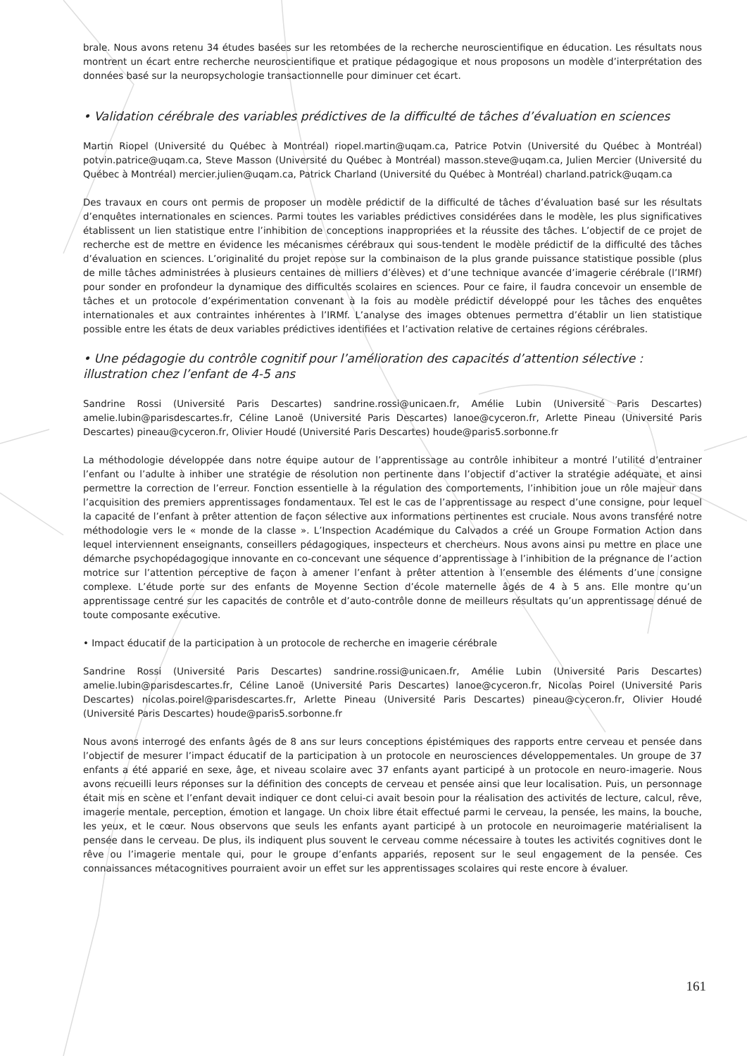brale. Nous avons retenu 34 études basées sur les retombées de la recherche neuroscientifique en éducation. Les résultats nous montrent un écart entre recherche neuroscientifique et pratique pédagogique et nous proposons un modèle d’interprétation des données basé sur la neuropsychologie transactionnelle pour diminuer cet écart.
• Validation cérébrale des variables prédictives de la difficulté de tâches d’évaluation en sciences
Martin Riopel (Université du Québec à Montréal) riopel.martin@uqam.ca, Patrice Potvin (Université du Québec à Montréal) potvin.patrice@uqam.ca, Steve Masson (Université du Québec à Montréal) masson.steve@uqam.ca, Julien Mercier (Université du Québec à Montréal) mercier.julien@uqam.ca, Patrick Charland (Université du Québec à Montréal) charland.patrick@uqam.ca
Des travaux en cours ont permis de proposer un modèle prédictif de la difficulté de tâches d’évaluation basé sur les résultats d’enquêtes internationales en sciences. Parmi toutes les variables prédictives considérées dans le modèle, les plus significatives établissent un lien statistique entre l’inhibition de conceptions inappropriées et la réussite des tâches. L’objectif de ce projet de recherche est de mettre en évidence les mécanismes cérébraux qui sous-tendent le modèle prédictif de la difficulté des tâches d’évaluation en sciences. L’originalité du projet repose sur la combinaison de la plus grande puissance statistique possible (plus de mille tâches administrées à plusieurs centaines de milliers d’élèves) et d’une technique avancée d’imagerie cérébrale (l’IRMf) pour sonder en profondeur la dynamique des difficultés scolaires en sciences. Pour ce faire, il faudra concevoir un ensemble de tâches et un protocole d’expérimentation convenant à la fois au modèle prédictif développé pour les tâches des enquêtes internationales et aux contraintes inhérentes à l’IRMf. L’analyse des images obtenues permettra d’établir un lien statistique possible entre les états de deux variables prédictives identifiées et l’activation relative de certaines régions cérébrales.
• Une pédagogie du contrôle cognitif pour l’amélioration des capacités d’attention sélective : illustration chez l’enfant de 4-5 ans
Sandrine Rossi (Université Paris Descartes) sandrine.rossi@unicaen.fr, Amélie Lubin (Université Paris Descartes) amelie.lubin@parisdescartes.fr, Céline Lanoë (Université Paris Descartes) lanoe@cyceron.fr, Arlette Pineau (Université Paris Descartes) pineau@cyceron.fr, Olivier Houdé (Université Paris Descartes) houde@paris5.sorbonne.fr
La méthodologie développée dans notre équipe autour de l’apprentissage au contrôle inhibiteur a montré l’utilité d’entrainer l’enfant ou l’adulte à inhiber une stratégie de résolution non pertinente dans l’objectif d’activer la stratégie adéquate, et ainsi permettre la correction de l’erreur. Fonction essentielle à la régulation des comportements, l’inhibition joue un rôle majeur dans l’acquisition des premiers apprentissages fondamentaux. Tel est le cas de l’apprentissage au respect d’une consigne, pour lequel la capacité de l’enfant à prêter attention de façon sélective aux informations pertinentes est cruciale. Nous avons transféré notre méthodologie vers le « monde de la classe ». L’Inspection Académique du Calvados a créé un Groupe Formation Action dans lequel interviennent enseignants, conseillers pédagogiques, inspecteurs et chercheurs. Nous avons ainsi pu mettre en place une démarche psychopédagogique innovante en co-concevant une séquence d’apprentissage à l’inhibition de la prégnance de l’action motrice sur l’attention perceptive de façon à amener l’enfant à prêter attention à l’ensemble des éléments d’une consigne complexe. L’étude porte sur des enfants de Moyenne Section d’école maternelle âgés de 4 à 5 ans. Elle montre qu’un apprentissage centré sur les capacités de contrôle et d’auto-contrôle donne de meilleurs résultats qu’un apprentissage dénué de toute composante exécutive.
• Impact éducatif de la participation à un protocole de recherche en imagerie cérébrale
Sandrine Rossi (Université Paris Descartes) sandrine.rossi@unicaen.fr, Amélie Lubin (Université Paris Descartes) amelie.lubin@parisdescartes.fr, Céline Lanoë (Université Paris Descartes) lanoe@cyceron.fr, Nicolas Poirel (Université Paris Descartes) nicolas.poirel@parisdescartes.fr, Arlette Pineau (Université Paris Descartes) pineau@cyceron.fr, Olivier Houdé (Université Paris Descartes) houde@paris5.sorbonne.fr
Nous avons interrogé des enfants âgés de 8 ans sur leurs conceptions épistémiques des rapports entre cerveau et pensée dans l’objectif de mesurer l’impact éducatif de la participation à un protocole en neurosciences développementales. Un groupe de 37 enfants a été apparié en sexe, âge, et niveau scolaire avec 37 enfants ayant participé à un protocole en neuro-imagerie. Nous avons recueilli leurs réponses sur la définition des concepts de cerveau et pensée ainsi que leur localisation. Puis, un personnage était mis en scène et l’enfant devait indiquer ce dont celui-ci avait besoin pour la réalisation des activités de lecture, calcul, rêve, imagerie mentale, perception, émotion et langage. Un choix libre était effectué parmi le cerveau, la pensée, les mains, la bouche, les yeux, et le cœur. Nous observons que seuls les enfants ayant participé à un protocole en neuroimagerie matérialisent la pensée dans le cerveau. De plus, ils indiquent plus souvent le cerveau comme nécessaire à toutes les activités cognitives dont le rêve ou l’imagerie mentale qui, pour le groupe d’enfants appariés, reposent sur le seul engagement de la pensée. Ces connaissances métacognitives pourraient avoir un effet sur les apprentissages scolaires qui reste encore à évaluer.
161